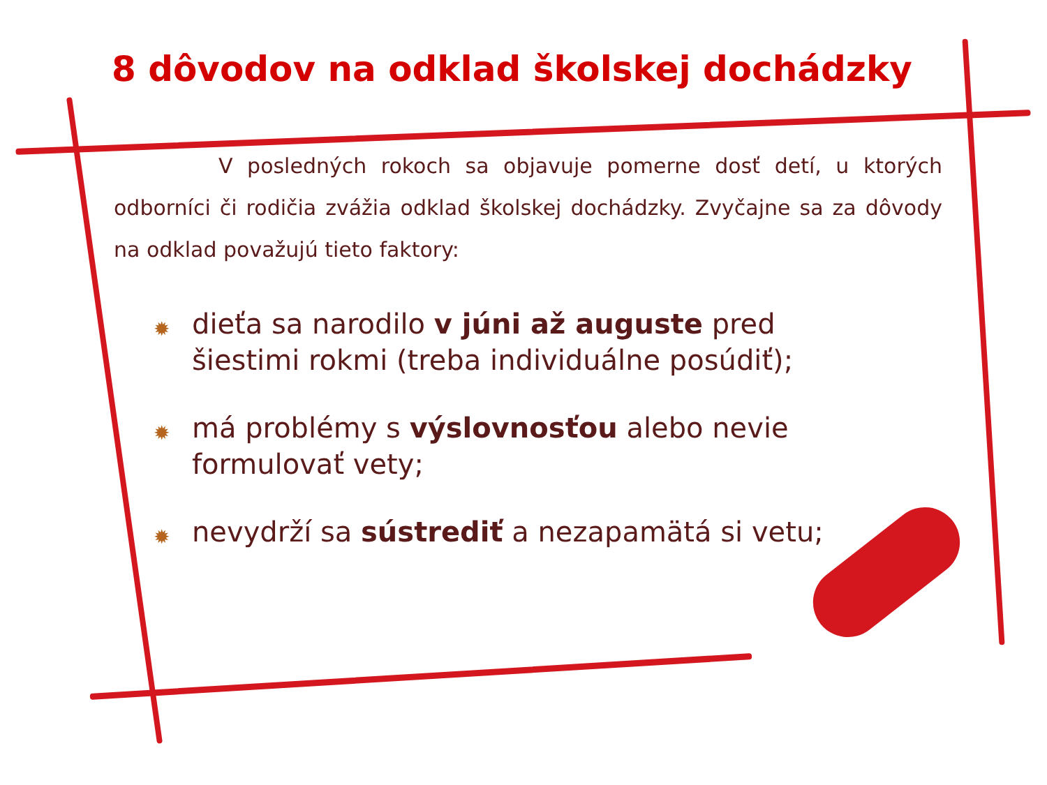8 dôvodov na odklad školskej dochádzky
V posledných rokoch sa objavuje pomerne dosť detí, u ktorých odborníci či rodičia zvážia odklad školskej dochádzky. Zvyčajne sa za dôvody na odklad považujú tieto faktory:
✹ dieťa sa narodilo v júni až auguste pred šiestimi rokmi (treba individuálne posúdiť);
✹ má problémy s výslovnosťou alebo nevie formulovať vety;
✹ nevydrží sa sústrediť a nezapamätá si vetu;